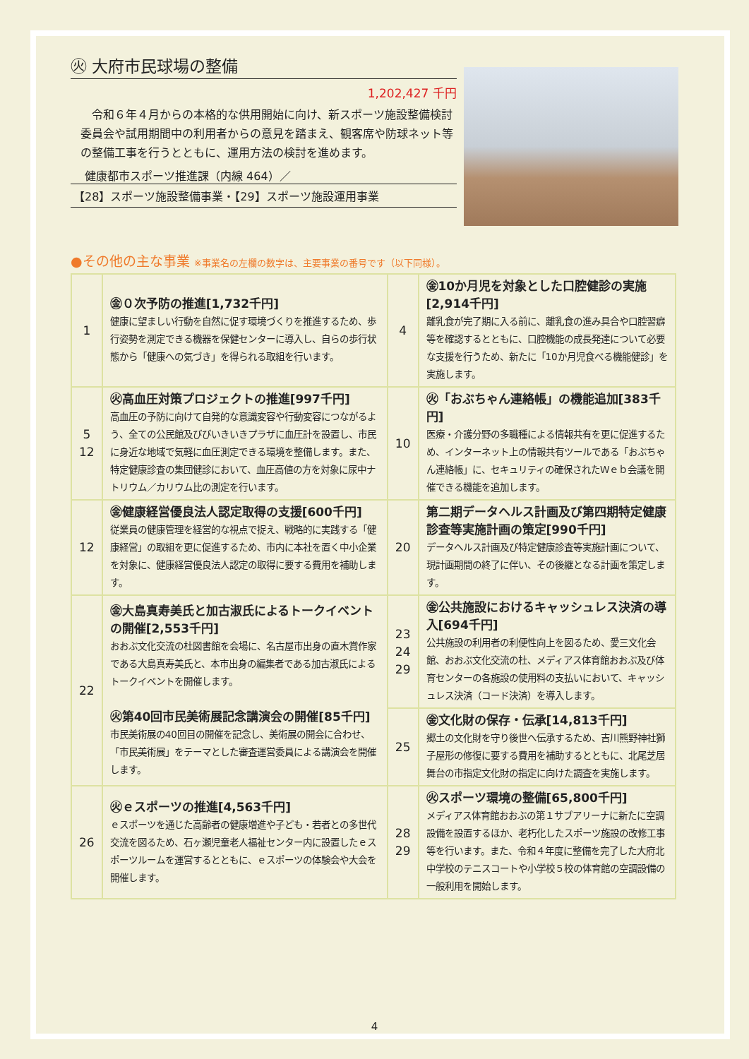㊋ 大府市民球場の整備
1,202,427 千円
令和６年４月からの本格的な供用開始に向け、新スポーツ施設整備検討委員会や試用期間中の利用者からの意見を踏まえ、観客席や防球ネット等の整備工事を行うとともに、運用方法の検討を進めます。
健康都市スポーツ推進課（内線 464）／
【28】スポーツ施設整備事業・【29】スポーツ施設運用事業
●その他の主な事業 ※事業名の左欄の数字は、主要事業の番号です（以下同様）。
| 1 | ㊎０次予防の推進[1,732千円] 健康に望ましい行動を自然に促す環境づくりを推進するため、歩行姿勢を測定できる機器を保健センターに導入し、自らの歩行状態から「健康への気づき」を得られる取組を行います。 | 4 | ㊎10か月児を対象とした口腔健診の実施[2,914千円] 離乳食が完了期に入る前に、離乳食の進み具合や口腔習癖等を確認するとともに、口腔機能の成長発達について必要な支援を行うため、新たに「10か月児食べる機能健診」を実施します。 |
| 5 12 | ㊋高血圧対策プロジェクトの推進[997千円] 高血圧の予防に向けて自発的な意識変容や行動変容につながるよう、全ての公民館及びびいきいきプラザに血圧計を設置し、市民に身近な地域で気軽に血圧測定できる環境を整備します。また、特定健康診査の集団健診において、血圧高値の方を対象に尿中ナトリウム／カリウム比の測定を行います。 | 10 | ㊋「おぶちゃん連絡帳」の機能追加[383千円] 医療・介護分野の多職種による情報共有を更に促進するため、インターネット上の情報共有ツールである「おぶちゃん連絡帳」に、セキュリティの確保されたＷｅｂ会議を開催できる機能を追加します。 |
| 12 | ㊎健康経営優良法人認定取得の支援[600千円] 従業員の健康管理を経営的な視点で捉え、戦略的に実践する「健康経営」の取組を更に促進するため、市内に本社を置く中小企業を対象に、健康経営優良法人認定の取得に要する費用を補助します。 | 20 | 第二期データヘルス計画及び第四期特定健康診査等実施計画の策定[990千円] データヘルス計画及び特定健康診査等実施計画について、現計画期間の終了に伴い、その後継となる計画を策定します。 |
| 22 | ㊎大島真寿美氏と加古淑氏によるトークイベントの開催[2,553千円] おおぶ文化交流の杜図書館を会場に、名古屋市出身の直木賞作家である大島真寿美氏と、本市出身の編集者である加古淑氏によるトークイベントを開催します。 ㊋第40回市民美術展記念講演会の開催[85千円] 市民美術展の40回目の開催を記念し、美術展の開会に合わせ、「市民美術展」をテーマとした審査運営委員による講演会を開催します。 | 23 24 29 | ㊎公共施設におけるキャッシュレス決済の導入[694千円] 公共施設の利用者の利便性向上を図るため、愛三文化会館、おおぶ文化交流の杜、メディアス体育館おおぶ及び体育センターの各施設の使用料の支払いにおいて、キャッシュレス決済（コード決済）を導入します。 |
| | | 25 | ㊎文化財の保存・伝承[14,813千円] 郷土の文化財を守り後世へ伝承するため、吉川熊野神社獅子屋形の修復に要する費用を補助するとともに、北尾芝居舞台の市指定文化財の指定に向けた調査を実施します。 |
| 26 | ㊋ｅスポーツの推進[4,563千円] ｅスポーツを通じた高齢者の健康増進や子ども・若者との多世代交流を図るため、石ヶ瀬児童老人福祉センター内に設置したｅスポーツルームを運営するとともに、ｅスポーツの体験会や大会を開催します。 | 28 29 | ㊋スポーツ環境の整備[65,800千円] メディアス体育館おおぶの第１サブアリーナに新たに空調設備を設置するほか、老朽化したスポーツ施設の改修工事等を行います。また、令和４年度に整備を完了した大府北中学校のテニスコートや小学校５校の体育館の空調設備の一般利用を開始します。 |
4